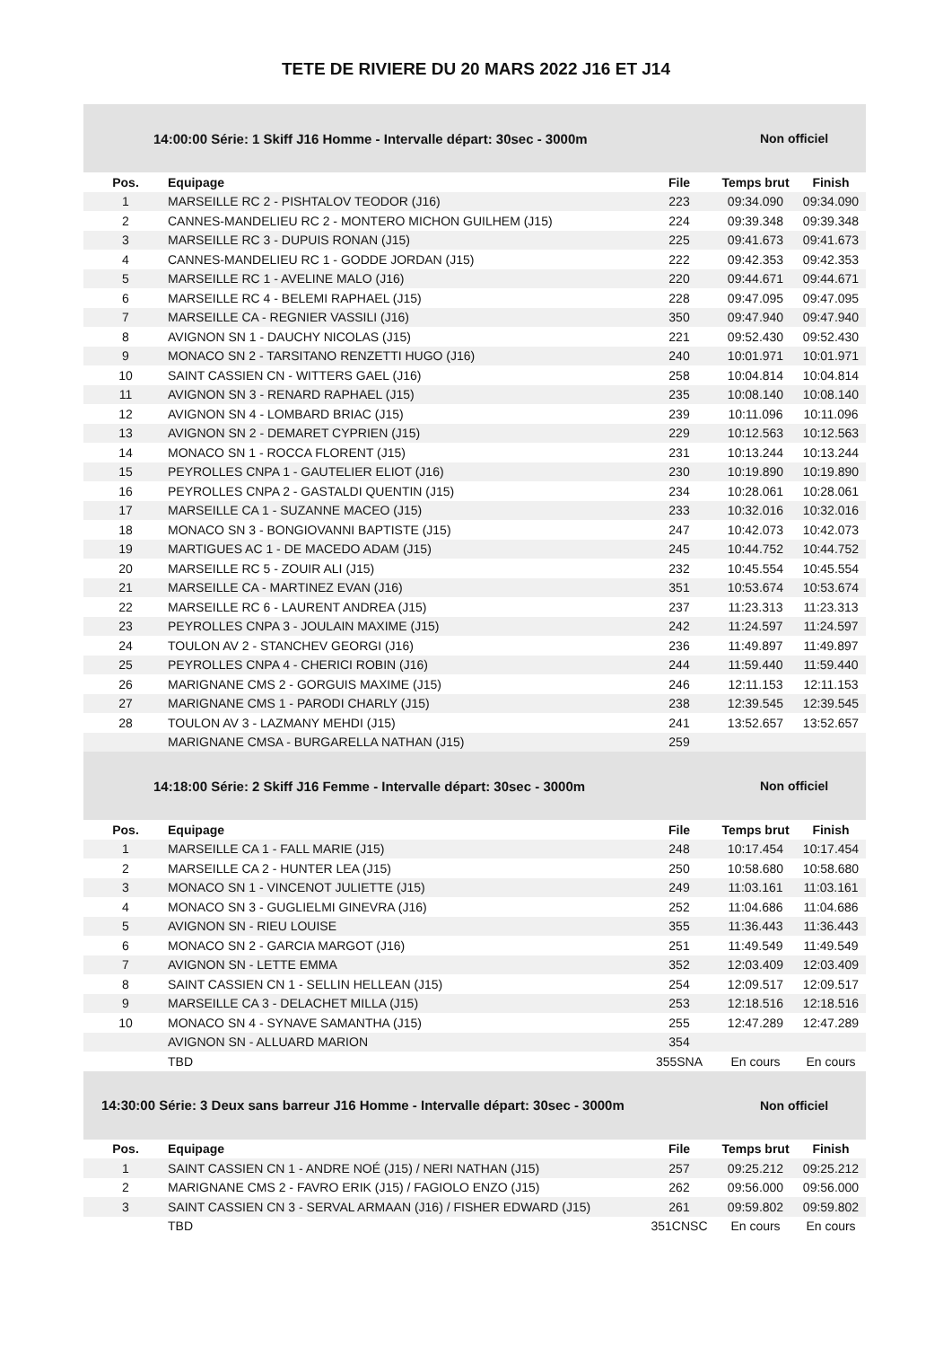TETE DE RIVIERE DU 20 MARS 2022 J16 ET J14
14:00:00 Série: 1 Skiff J16 Homme - Intervalle départ: 30sec - 3000m Non officiel
| Pos. | Equipage | File | Temps brut | Finish |
| --- | --- | --- | --- | --- |
| 1 | MARSEILLE RC 2 - PISHTALOV TEODOR (J16) | 223 | 09:34.090 | 09:34.090 |
| 2 | CANNES-MANDELIEU RC 2 - MONTERO MICHON GUILHEM (J15) | 224 | 09:39.348 | 09:39.348 |
| 3 | MARSEILLE RC 3 - DUPUIS RONAN (J15) | 225 | 09:41.673 | 09:41.673 |
| 4 | CANNES-MANDELIEU RC 1 - GODDE JORDAN (J15) | 222 | 09:42.353 | 09:42.353 |
| 5 | MARSEILLE RC 1 - AVELINE MALO (J16) | 220 | 09:44.671 | 09:44.671 |
| 6 | MARSEILLE RC 4 - BELEMI RAPHAEL (J15) | 228 | 09:47.095 | 09:47.095 |
| 7 | MARSEILLE CA - REGNIER VASSILI (J16) | 350 | 09:47.940 | 09:47.940 |
| 8 | AVIGNON SN 1 - DAUCHY NICOLAS (J15) | 221 | 09:52.430 | 09:52.430 |
| 9 | MONACO SN 2 - TARSITANO RENZETTI HUGO (J16) | 240 | 10:01.971 | 10:01.971 |
| 10 | SAINT CASSIEN CN - WITTERS GAEL (J16) | 258 | 10:04.814 | 10:04.814 |
| 11 | AVIGNON SN 3 - RENARD RAPHAEL (J15) | 235 | 10:08.140 | 10:08.140 |
| 12 | AVIGNON SN 4 - LOMBARD BRIAC (J15) | 239 | 10:11.096 | 10:11.096 |
| 13 | AVIGNON SN 2 - DEMARET CYPRIEN (J15) | 229 | 10:12.563 | 10:12.563 |
| 14 | MONACO SN 1 - ROCCA FLORENT (J15) | 231 | 10:13.244 | 10:13.244 |
| 15 | PEYROLLES CNPA 1 - GAUTELIER ELIOT (J16) | 230 | 10:19.890 | 10:19.890 |
| 16 | PEYROLLES CNPA 2 - GASTALDI QUENTIN (J15) | 234 | 10:28.061 | 10:28.061 |
| 17 | MARSEILLE CA 1 - SUZANNE MACEO (J15) | 233 | 10:32.016 | 10:32.016 |
| 18 | MONACO SN 3 - BONGIOVANNI BAPTISTE (J15) | 247 | 10:42.073 | 10:42.073 |
| 19 | MARTIGUES AC 1 - DE MACEDO ADAM (J15) | 245 | 10:44.752 | 10:44.752 |
| 20 | MARSEILLE RC 5 - ZOUIR ALI (J15) | 232 | 10:45.554 | 10:45.554 |
| 21 | MARSEILLE CA - MARTINEZ EVAN (J16) | 351 | 10:53.674 | 10:53.674 |
| 22 | MARSEILLE RC 6 - LAURENT ANDREA (J15) | 237 | 11:23.313 | 11:23.313 |
| 23 | PEYROLLES CNPA 3 - JOULAIN MAXIME (J15) | 242 | 11:24.597 | 11:24.597 |
| 24 | TOULON AV 2 - STANCHEV GEORGI (J16) | 236 | 11:49.897 | 11:49.897 |
| 25 | PEYROLLES CNPA 4 - CHERICI ROBIN (J16) | 244 | 11:59.440 | 11:59.440 |
| 26 | MARIGNANE CMS 2 - GORGUIS MAXIME (J15) | 246 | 12:11.153 | 12:11.153 |
| 27 | MARIGNANE CMS 1 - PARODI CHARLY (J15) | 238 | 12:39.545 | 12:39.545 |
| 28 | TOULON AV 3 - LAZMANY MEHDI (J15) | 241 | 13:52.657 | 13:52.657 |
| | MARIGNANE CMSA - BURGARELLA NATHAN (J15) | 259 | | |
14:18:00 Série: 2 Skiff J16 Femme - Intervalle départ: 30sec - 3000m Non officiel
| Pos. | Equipage | File | Temps brut | Finish |
| --- | --- | --- | --- | --- |
| 1 | MARSEILLE CA 1 - FALL MARIE (J15) | 248 | 10:17.454 | 10:17.454 |
| 2 | MARSEILLE CA 2 - HUNTER LEA (J15) | 250 | 10:58.680 | 10:58.680 |
| 3 | MONACO SN 1 - VINCENOT JULIETTE (J15) | 249 | 11:03.161 | 11:03.161 |
| 4 | MONACO SN 3 - GUGLIELMI GINEVRA (J16) | 252 | 11:04.686 | 11:04.686 |
| 5 | AVIGNON SN - RIEU LOUISE | 355 | 11:36.443 | 11:36.443 |
| 6 | MONACO SN 2 - GARCIA MARGOT (J16) | 251 | 11:49.549 | 11:49.549 |
| 7 | AVIGNON SN - LETTE EMMA | 352 | 12:03.409 | 12:03.409 |
| 8 | SAINT CASSIEN CN 1 - SELLIN HELLEAN (J15) | 254 | 12:09.517 | 12:09.517 |
| 9 | MARSEILLE CA 3 - DELACHET MILLA (J15) | 253 | 12:18.516 | 12:18.516 |
| 10 | MONACO SN 4 - SYNAVE SAMANTHA (J15) | 255 | 12:47.289 | 12:47.289 |
| | AVIGNON SN - ALLUARD MARION | 354 | | |
| | TBD | 355SNA | En cours | En cours |
14:30:00 Série: 3 Deux sans barreur J16 Homme - Intervalle départ: 30sec - 3000m Non officiel
| Pos. | Equipage | File | Temps brut | Finish |
| --- | --- | --- | --- | --- |
| 1 | SAINT CASSIEN CN 1 - ANDRE NOÉ (J15) / NERI NATHAN (J15) | 257 | 09:25.212 | 09:25.212 |
| 2 | MARIGNANE CMS 2 - FAVRO ERIK (J15) / FAGIOLO ENZO (J15) | 262 | 09:56.000 | 09:56.000 |
| 3 | SAINT CASSIEN CN 3 - SERVAL ARMAAN (J16) / FISHER EDWARD (J15) | 261 | 09:59.802 | 09:59.802 |
| | TBD | 351CNSC | En cours | En cours |